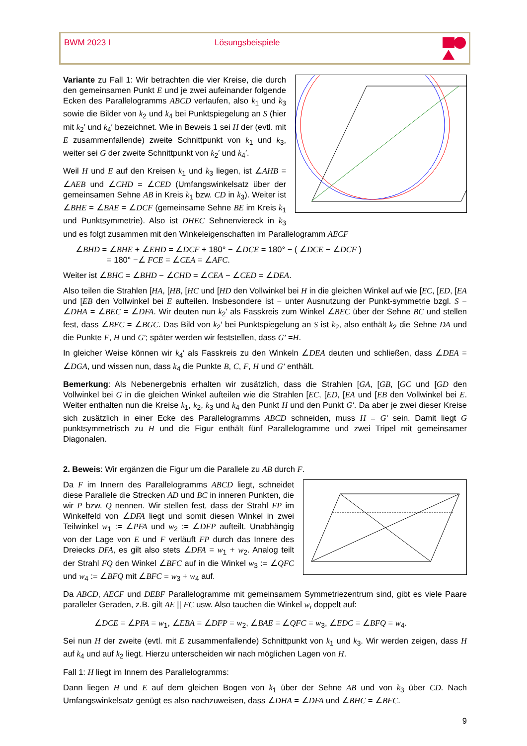BWM 2023 I Lösungsbeispiele
Variante zu Fall 1: Wir betrachten die vier Kreise, die durch den gemeinsamen Punkt E und je zwei aufeinander folgende Ecken des Parallelogramms ABCD verlaufen, also k<sub>1</sub> und k<sub>3</sub> sowie die Bilder von k<sub>2</sub> und k<sub>4</sub> bei Punktspiegelung an S (hier mit k<sub>2</sub>′ und k<sub>4</sub>′ bezeichnet. Wie in Beweis 1 sei H der (evtl. mit E zusammenfallende) zweite Schnittpunkt von k<sub>1</sub> und k<sub>3</sub>, weiter sei G der zweite Schnittpunkt von k<sub>2</sub>′ und k<sub>4</sub>′.
Weil H und E auf den Kreisen k<sub>1</sub> und k<sub>3</sub> liegen, ist ∠AHB = ∠AEB und ∠CHD = ∠CED (Umfangswinkelsatz über der gemeinsamen Sehne AB in Kreis k<sub>1</sub> bzw. CD in k<sub>3</sub>). Weiter ist ∠BHE = ∠BAE = ∠DCF (gemeinsame Sehne BE im Kreis k<sub>1</sub> und Punktsymmetrie). Also ist DHEC Sehnenviereck in k<sub>3</sub> und es folgt zusammen mit den Winkeleigenschaften im Parallelogramm AECF
∠BHD = ∠BHE + ∠EHD = ∠DCF + 180° − ∠DCE = 180° − ( ∠DCE − ∠DCF )
= 180° −∠ FCE = ∠CEA = ∠AFC.
Weiter ist ∠BHC = ∠BHD − ∠CHD = ∠CEA − ∠CED = ∠DEA.
Also teilen die Strahlen [HA, [HB, [HC und [HD den Vollwinkel bei H in die gleichen Winkel auf wie [EC, [ED, [EA und [EB den Vollwinkel bei E aufteilen. Insbesondere ist − unter Ausnutzung der Punkt-symmetrie bzgl. S − ∠DHA = ∠BEC = ∠DFA. Wir deuten nun k<sub>2</sub>' als Fasskreis zum Winkel ∠BEC über der Sehne BC und stellen fest, dass ∠BEC = ∠BGC. Das Bild von k<sub>2</sub>′ bei Punktspiegelung an S ist k<sub>2</sub>, also enthält k<sub>2</sub> die Sehne DA und die Punkte F, H und G'; später werden wir feststellen, dass G′ =H.
In gleicher Weise können wir k<sub>4</sub>′ als Fasskreis zu den Winkeln ∠DEA deuten und schließen, dass ∠DEA = ∠DGA, und wissen nun, dass k<sub>4</sub> die Punkte B, C, F, H und G′ enthält.
Bemerkung: Als Nebenergebnis erhalten wir zusätzlich, dass die Strahlen [GA, [GB, [GC und [GD den Vollwinkel bei G in die gleichen Winkel aufteilen wie die Strahlen [EC, [ED, [EA und [EB den Vollwinkel bei E. Weiter enthalten nun die Kreise k<sub>1</sub>, k<sub>2</sub>, k<sub>3</sub> und k<sub>4</sub> den Punkt H und den Punkt G′. Da aber je zwei dieser Kreise sich zusätzlich in einer Ecke des Parallelogramms ABCD schneiden, muss H = G′ sein. Damit liegt G punktsymmetrisch zu H und die Figur enthält fünf Parallelogramme und zwei Tripel mit gemeinsamer Diagonalen.
2. Beweis: Wir ergänzen die Figur um die Parallele zu AB durch F.
Da F im Innern des Parallelogramms ABCD liegt, schneidet diese Parallele die Strecken AD und BC in inneren Punkten, die wir P bzw. Q nennen. Wir stellen fest, dass der Strahl FP im Winkelfeld von ∠DFA liegt und somit diesen Winkel in zwei Teilwinkel w<sub>1</sub> := ∠PFA und w<sub>2</sub> := ∠DFP aufteilt. Unabhängig von der Lage von E und F verläuft FP durch das Innere des Dreiecks DFA, es gilt also stets ∠DFA = w<sub>1</sub> + w<sub>2</sub>. Analog teilt der Strahl FQ den Winkel ∠BFC auf in die Winkel w<sub>3</sub> := ∠QFC und w<sub>4</sub> := ∠BFQ mit ∠BFC = w<sub>3</sub> + w<sub>4</sub> auf.
Da ABCD, AECF und DEBF Parallelogramme mit gemeinsamem Symmetriezentrum sind, gibt es viele Paare paralleler Geraden, z.B. gilt AE || FC usw. Also tauchen die Winkel w<sub>i</sub> doppelt auf:
∠DCE = ∠PFA = w<sub>1</sub>, ∠EBA = ∠DFP = w<sub>2</sub>, ∠BAE = ∠QFC = w<sub>3</sub>, ∠EDC = ∠BFQ = w<sub>4</sub>.
Sei nun H der zweite (evtl. mit E zusammenfallende) Schnittpunkt von k<sub>1</sub> und k<sub>3</sub>. Wir werden zeigen, dass H auf k<sub>4</sub> und auf k<sub>2</sub> liegt. Hierzu unterscheiden wir nach möglichen Lagen von H.
Fall 1: H liegt im Innern des Parallelogramms:
Dann liegen H und E auf dem gleichen Bogen von k<sub>1</sub> über der Sehne AB und von k<sub>3</sub> über CD. Nach Umfangswinkelsatz genügt es also nachzuweisen, dass ∠DHA = ∠DFA und ∠BHC = ∠BFC.
9